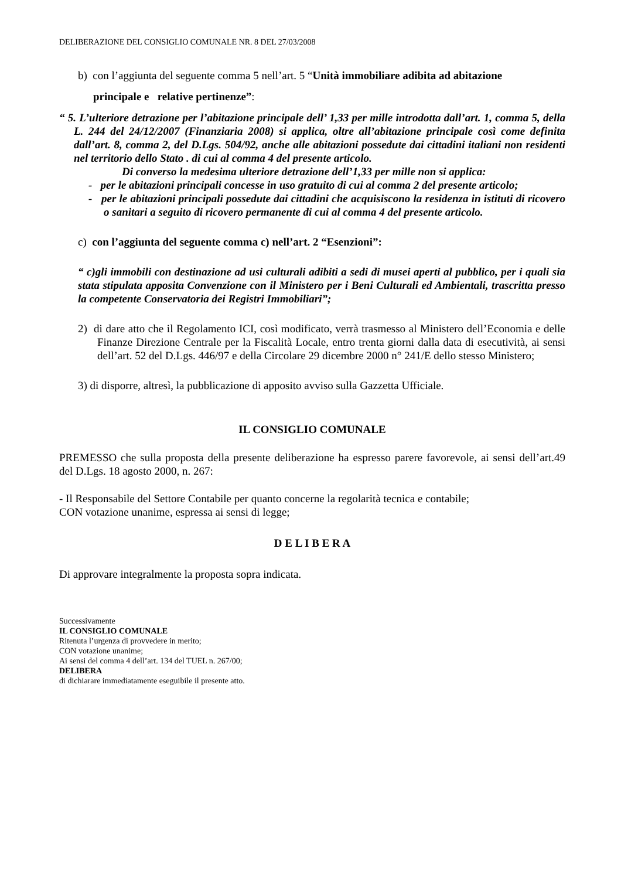DELIBERAZIONE DEL CONSIGLIO COMUNALE NR. 8 DEL 27/03/2008
b) con l’aggiunta del seguente comma 5 nell’art. 5 “Unità immobiliare adibita ad abitazione
principale e relative pertinenze”:
“ 5. L’ulteriore detrazione per l’abitazione principale dell’ 1,33 per mille introdotta dall’art. 1, comma 5, della L. 244 del 24/12/2007 (Finanziaria 2008) si applica, oltre all’abitazione principale così come definita dall’art. 8, comma 2, del D.Lgs. 504/92, anche alle abitazioni possedute dai cittadini italiani non residenti nel territorio dello Stato . di cui al comma 4 del presente articolo.
Di converso la medesima ulteriore detrazione dell’1,33 per mille non si applica:
- per le abitazioni principali concesse in uso gratuito di cui al comma 2 del presente articolo;
- per le abitazioni principali possedute dai cittadini che acquisiscono la residenza in istituti di ricovero o sanitari a seguito di ricovero permanente di cui al comma 4 del presente articolo.
c) con l’aggiunta del seguente comma c) nell’art. 2 “Esenzioni”:
“ c)gli immobili con destinazione ad usi culturali adibiti a sedi di musei aperti al pubblico, per i quali sia stata stipulata apposita Convenzione con il Ministero per i Beni Culturali ed Ambientali, trascritta presso la competente Conservatoria dei Registri Immobiliari”;
2) di dare atto che il Regolamento ICI, così modificato, verrà trasmesso al Ministero dell’Economia e delle Finanze Direzione Centrale per la Fiscalità Locale, entro trenta giorni dalla data di esecutività, ai sensi dell’art. 52 del D.Lgs. 446/97 e della Circolare 29 dicembre 2000 n° 241/E dello stesso Ministero;
3) di disporre, altresì, la pubblicazione di apposito avviso sulla Gazzetta Ufficiale.
IL CONSIGLIO COMUNALE
PREMESSO che sulla proposta della presente deliberazione ha espresso parere favorevole, ai sensi dell’art.49 del D.Lgs. 18 agosto 2000, n. 267:
- Il Responsabile del Settore Contabile per quanto concerne la regolarità tecnica e contabile;
CON votazione unanime, espressa ai sensi di legge;
D E L I B E R A
Di approvare integralmente la proposta sopra indicata.
Successivamente
IL CONSIGLIO COMUNALE
Ritenuta l’urgenza di provvedere in merito;
CON votazione unanime;
Ai sensi del comma 4 dell’art. 134 del TUEL n. 267/00;
DELIBERA
di dichiarare immediatamente eseguibile il presente atto.